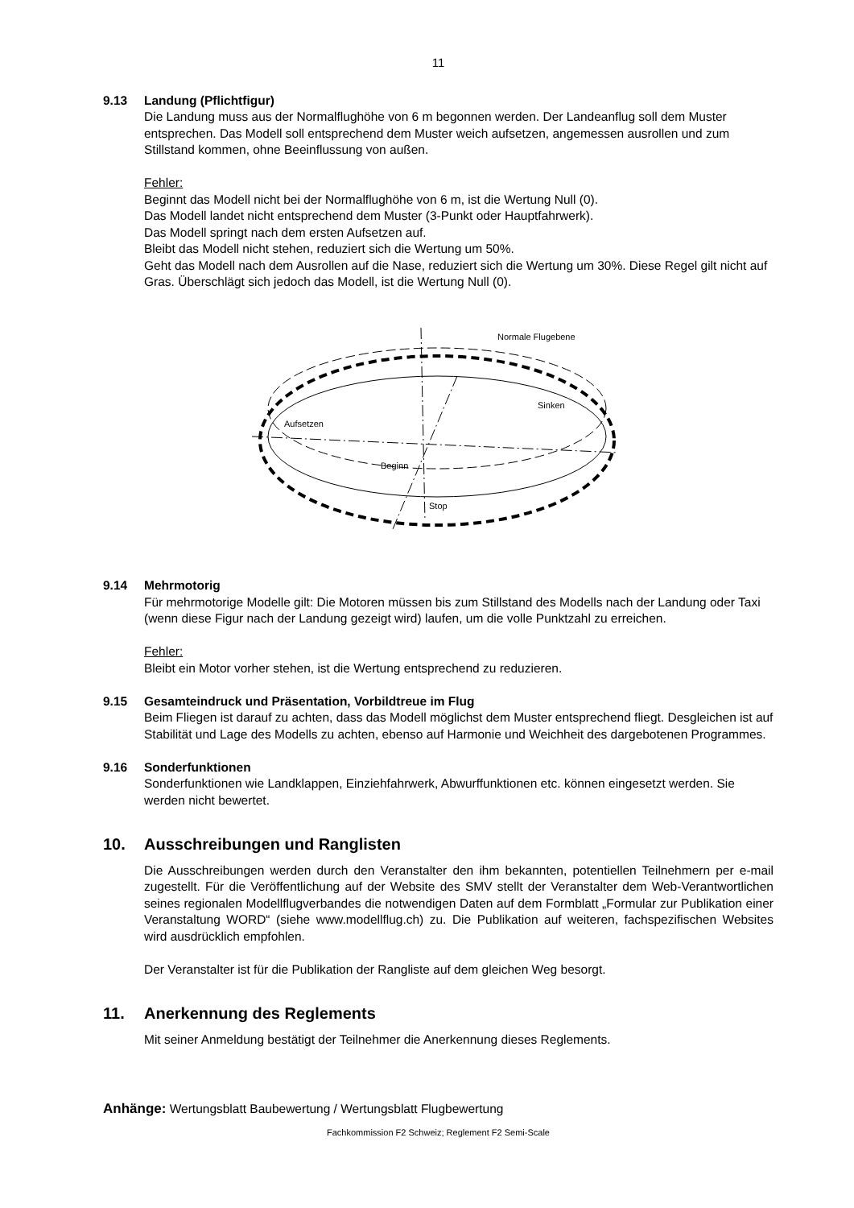11
9.13 Landung (Pflichtfigur)
Die Landung muss aus der Normalflughöhe von 6 m begonnen werden. Der Landeanflug soll dem Muster entsprechen. Das Modell soll entsprechend dem Muster weich aufsetzen, angemessen ausrollen und zum Stillstand kommen, ohne Beeinflussung von außen.
Fehler:
Beginnt das Modell nicht bei der Normalflughöhe von 6 m, ist die Wertung Null (0).
Das Modell landet nicht entsprechend dem Muster (3-Punkt oder Hauptfahrwerk).
Das Modell springt nach dem ersten Aufsetzen auf.
Bleibt das Modell nicht stehen, reduziert sich die Wertung um 50%.
Geht das Modell nach dem Ausrollen auf die Nase, reduziert sich die Wertung um 30%. Diese Regel gilt nicht auf Gras. Überschlägt sich jedoch das Modell, ist die Wertung Null (0).
Normale Flugebene
Aufsetzen
Sinken
Beginn
Stop
9.14 Mehrmotorig
Für mehrmotorige Modelle gilt: Die Motoren müssen bis zum Stillstand des Modells nach der Landung oder Taxi (wenn diese Figur nach der Landung gezeigt wird) laufen, um die volle Punktzahl zu erreichen.
Fehler:
Bleibt ein Motor vorher stehen, ist die Wertung entsprechend zu reduzieren.
9.15 Gesamteindruck und Präsentation, Vorbildtreue im Flug
Beim Fliegen ist darauf zu achten, dass das Modell möglichst dem Muster entsprechend fliegt. Desgleichen ist auf Stabilität und Lage des Modells zu achten, ebenso auf Harmonie und Weichheit des dargebotenen Programmes.
9.16 Sonderfunktionen
Sonderfunktionen wie Landklappen, Einziehfahrwerk, Abwurffunktionen etc. können eingesetzt werden. Sie werden nicht bewertet.
10. Ausschreibungen und Ranglisten
Die Ausschreibungen werden durch den Veranstalter den ihm bekannten, potentiellen Teilnehmern per e-mail zugestellt. Für die Veröffentlichung auf der Website des SMV stellt der Veranstalter dem Web-Verantwortlichen seines regionalen Modellflugverbandes die notwendigen Daten auf dem Formblatt „Formular zur Publikation einer Veranstaltung WORD“ (siehe www.modellflug.ch) zu. Die Publikation auf weiteren, fachspezifischen Websites wird ausdrücklich empfohlen.
Der Veranstalter ist für die Publikation der Rangliste auf dem gleichen Weg besorgt.
11. Anerkennung des Reglements
Mit seiner Anmeldung bestätigt der Teilnehmer die Anerkennung dieses Reglements.
Anhänge: Wertungsblatt Baubewertung / Wertungsblatt Flugbewertung
Fachkommission F2 Schweiz; Reglement F2 Semi-Scale